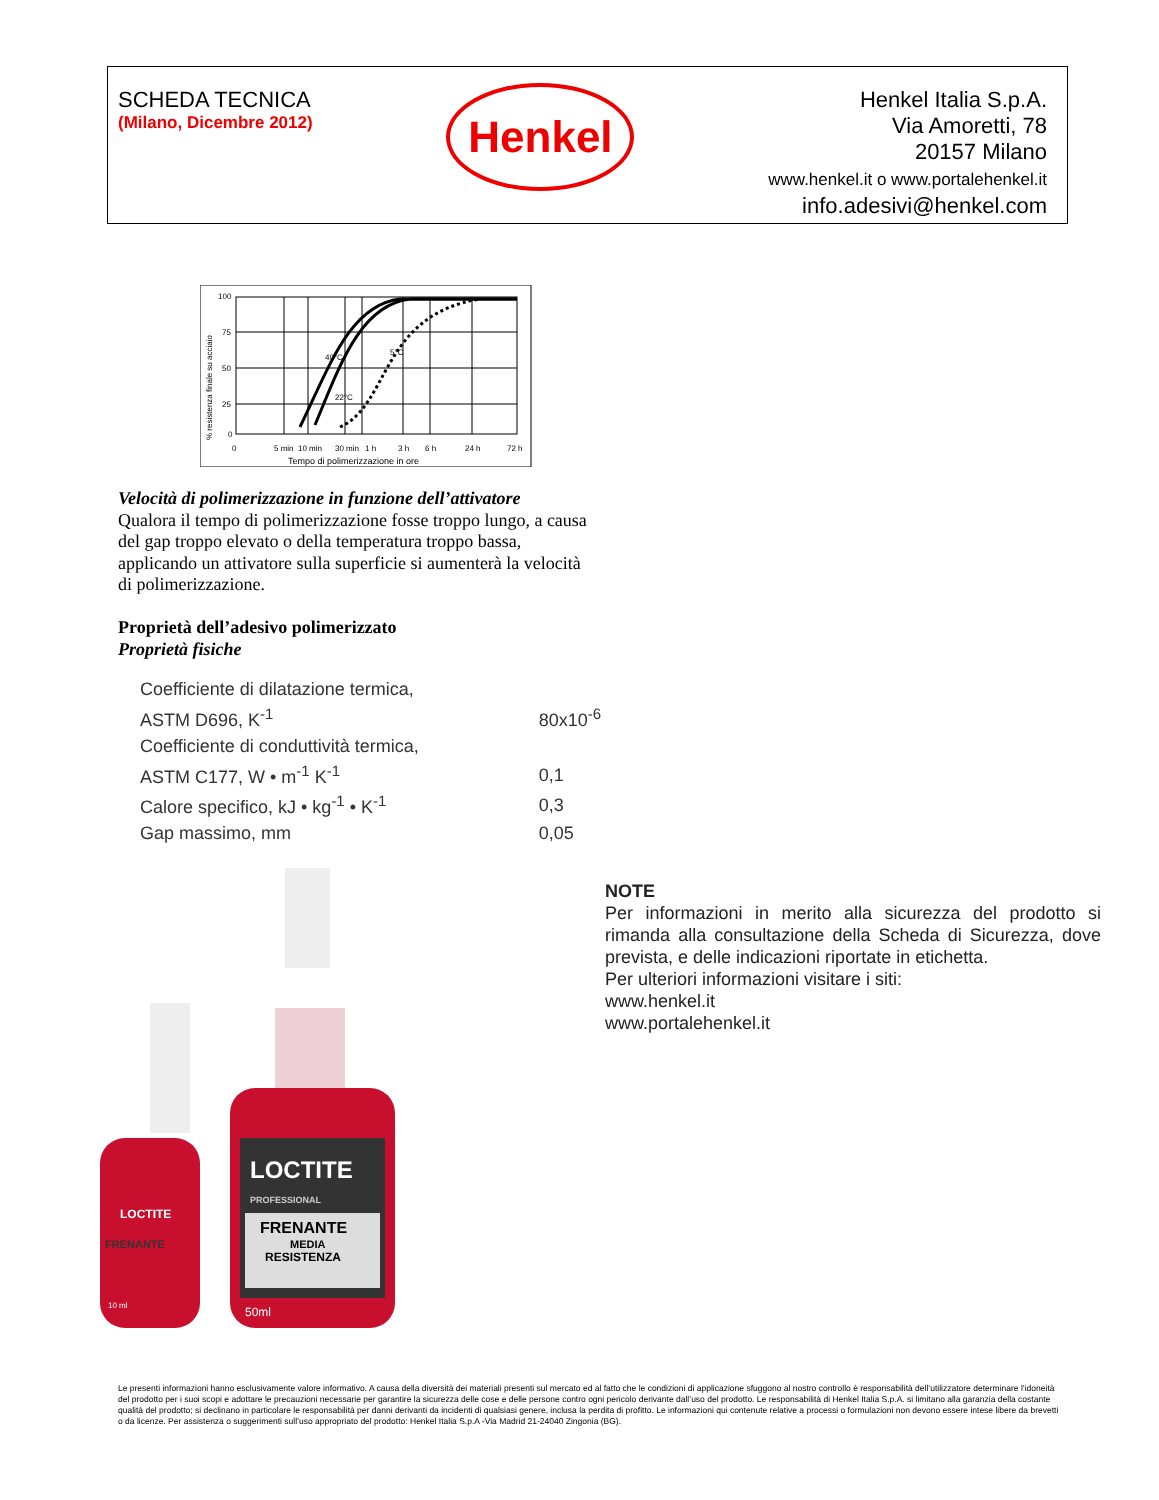SCHEDA TECNICA
(Milano, Dicembre 2012)
Henkel
Henkel Italia S.p.A.
Via Amoretti, 78
20157 Milano
www.henkel.it o www.portalehenkel.it
info.adesivi@henkel.com
100
75
50
25
0
0
5 min
10 min
30 min
1 h
3 h
6 h
24 h
72 h
Tempo di polimerizzazione in ore
40°C
22°C
5°C
% resistenza finale su acciaio
Velocità di polimerizzazione in funzione dell’attivatore
Qualora il tempo di polimerizzazione fosse troppo lungo, a causa del gap troppo elevato o della temperatura troppo bassa, applicando un attivatore sulla superficie si aumenterà la velocità di polimerizzazione.
Proprietà dell’adesivo polimerizzato
Proprietà fisiche
| Coefficiente di dilatazione termica, | |
| ASTM D696, K<sup>-1</sup> | 80x10<sup>-6</sup> |
| Coefficiente di conduttività termica, | |
| ASTM C177, W • m<sup>-1</sup> K<sup>-1</sup> | 0,1 |
| Calore specifico, kJ • kg<sup>-1</sup> • K<sup>-1</sup> | 0,3 |
| Gap massimo, mm | 0,05 |
LOCTITE
PROFESSIONAL
FRENANTE
MEDIA
RESISTENZA
50ml
LOCTITE
FRENANTE
10 ml
NOTE
Per informazioni in merito alla sicurezza del prodotto si rimanda alla consultazione della Scheda di Sicurezza, dove prevista, e delle indicazioni riportate in etichetta.
Per ulteriori informazioni visitare i siti:
www.henkel.it
www.portalehenkel.it
Le presenti informazioni hanno esclusivamente valore informativo. A causa della diversità dei materiali presenti sul mercato ed al fatto che le condizioni di applicazione sfuggono al nostro controllo è responsabilità dell’utilizzatore determinare l’idoneità del prodotto per i suoi scopi e adottare le precauzioni necessarie per garantire la sicurezza delle cose e delle persone contro ogni pericolo derivante dall’uso del prodotto. Le responsabilità di Henkel Italia S.p.A. si limitano alla garanzia della costante qualità del prodotto; si declinano in particolare le responsabilità per danni derivanti da incidenti di qualsiasi genere, inclusa la perdita di profitto. Le informazioni qui contenute relative a processi o formulazioni non devono essere intese libere da brevetti o da licenze. Per assistenza o suggerimenti sull’uso appropriato del prodotto: Henkel Italia S.p.A -Via Madrid 21-24040 Zingonia (BG).